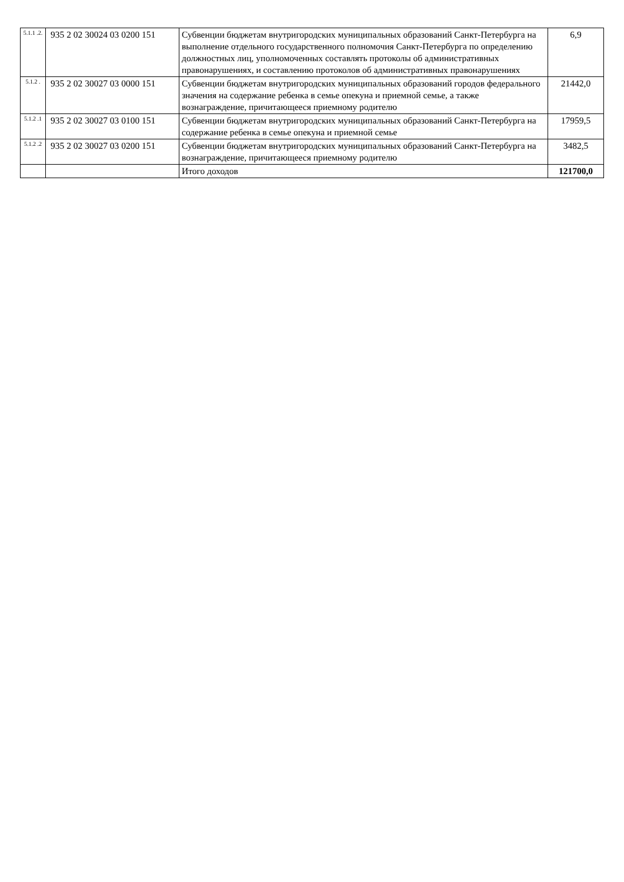| 5.1.1 .2. | 935 2 02 30024 03 0200 151 | Субвенции бюджетам внутригородских муниципальных образований Санкт-Петербурга на выполнение отдельного государственного полномочия Санкт-Петербурга по определению должностных лиц, уполномоченных составлять протоколы об административных правонарушениях, и составлению протоколов об административных правонарушениях | 6,9 |
| 5.1.2 . | 935 2 02 30027 03 0000 151 | Субвенции бюджетам внутригородских муниципальных образований городов федерального значения на содержание ребенка в семье опекуна и приемной семье, а также вознаграждение, причитающееся приемному родителю | 21442,0 |
| 5.1.2 .1 | 935 2 02 30027 03 0100 151 | Субвенции бюджетам внутригородских муниципальных образований Санкт-Петербурга на содержание ребенка в семье опекуна и приемной семье | 17959,5 |
| 5.1.2 .2 | 935 2 02 30027 03 0200 151 | Субвенции бюджетам внутригородских муниципальных образований Санкт-Петербурга на вознаграждение, причитающееся приемному родителю | 3482,5 |
| | | Итого доходов | 121700,0 |